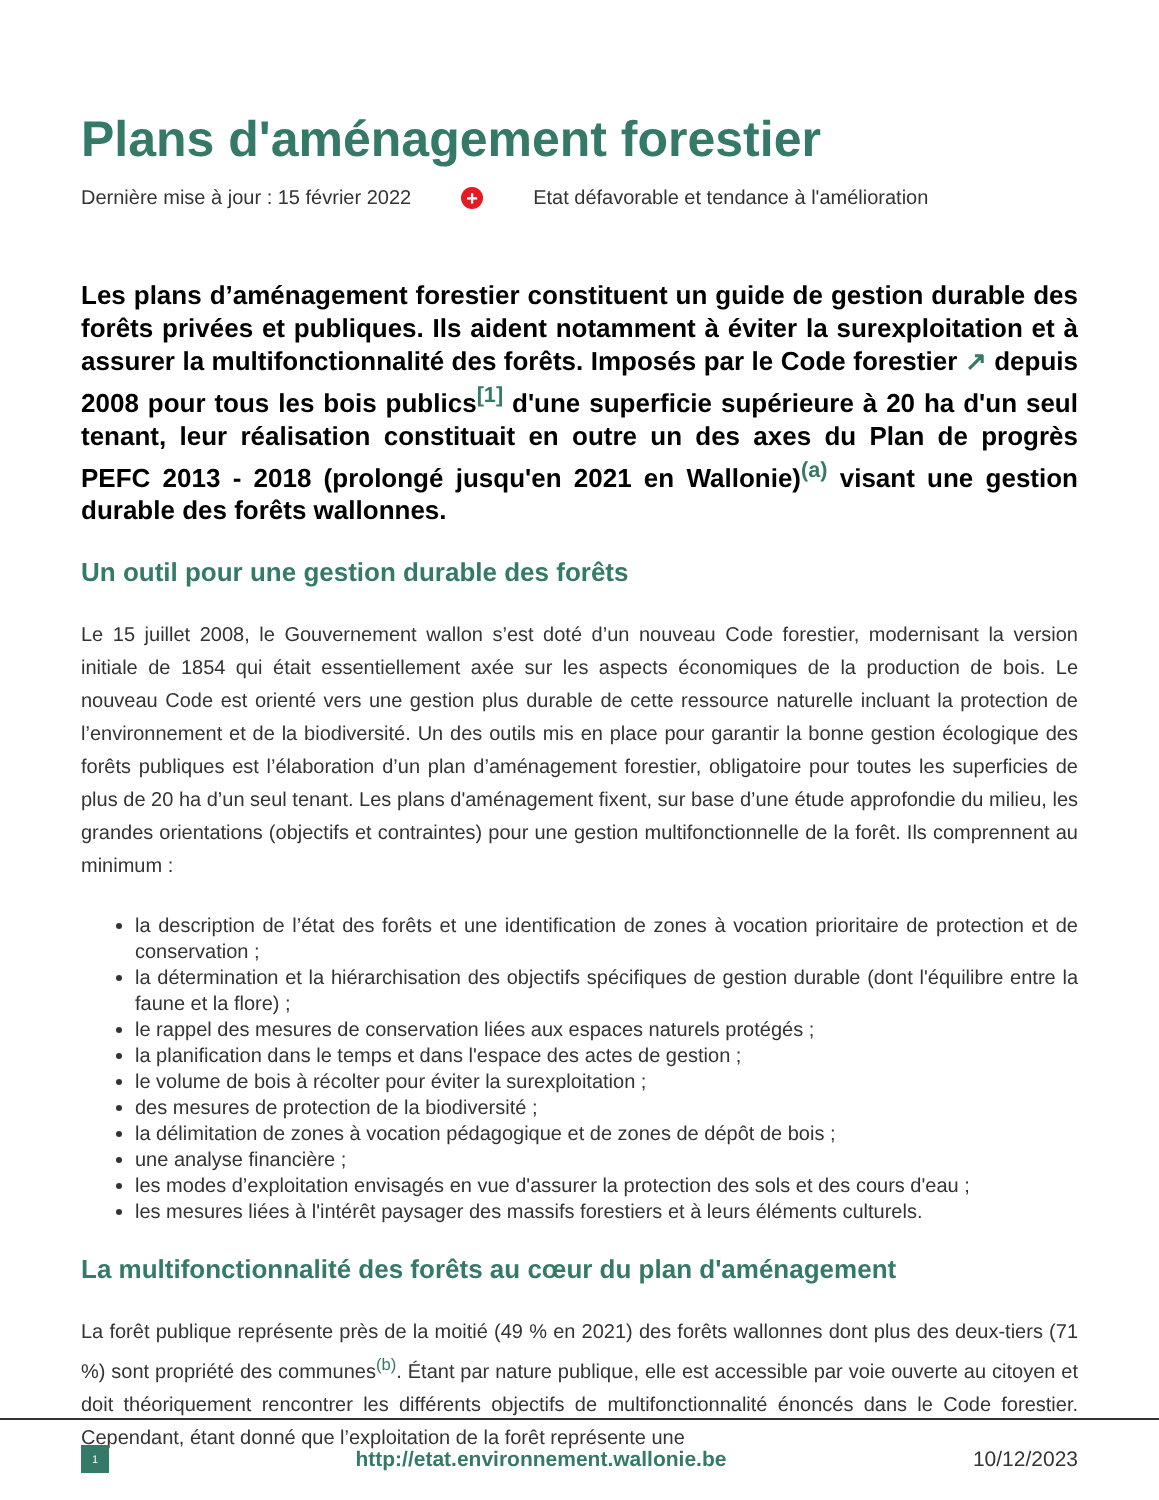Plans d'aménagement forestier
Dernière mise à jour : 15 février 2022 + Etat défavorable et tendance à l'amélioration
Les plans d’aménagement forestier constituent un guide de gestion durable des forêts privées et publiques. Ils aident notamment à éviter la surexploitation et à assurer la multifonctionnalité des forêts. Imposés par le Code forestier ↗ depuis 2008 pour tous les bois publics<sup>[1]</sup> d'une superficie supérieure à 20 ha d'un seul tenant, leur réalisation constituait en outre un des axes du Plan de progrès PEFC 2013 - 2018 (prolongé jusqu'en 2021 en Wallonie)<sup>(a)</sup> visant une gestion durable des forêts wallonnes.
Un outil pour une gestion durable des forêts
Le 15 juillet 2008, le Gouvernement wallon s’est doté d’un nouveau Code forestier, modernisant la version initiale de 1854 qui était essentiellement axée sur les aspects économiques de la production de bois. Le nouveau Code est orienté vers une gestion plus durable de cette ressource naturelle incluant la protection de l’environnement et de la biodiversité. Un des outils mis en place pour garantir la bonne gestion écologique des forêts publiques est l’élaboration d’un plan d’aménagement forestier, obligatoire pour toutes les superficies de plus de 20 ha d’un seul tenant. Les plans d'aménagement fixent, sur base d’une étude approfondie du milieu, les grandes orientations (objectifs et contraintes) pour une gestion multifonctionnelle de la forêt. Ils comprennent au minimum :
la description de l’état des forêts et une identification de zones à vocation prioritaire de protection et de conservation ;
la détermination et la hiérarchisation des objectifs spécifiques de gestion durable (dont l'équilibre entre la faune et la flore) ;
le rappel des mesures de conservation liées aux espaces naturels protégés ;
la planification dans le temps et dans l'espace des actes de gestion ;
le volume de bois à récolter pour éviter la surexploitation ;
des mesures de protection de la biodiversité ;
la délimitation de zones à vocation pédagogique et de zones de dépôt de bois ;
une analyse financière ;
les modes d’exploitation envisagés en vue d'assurer la protection des sols et des cours d'eau ;
les mesures liées à l'intérêt paysager des massifs forestiers et à leurs éléments culturels.
La multifonctionnalité des forêts au cœur du plan d'aménagement
La forêt publique représente près de la moitié (49 % en 2021) des forêts wallonnes dont plus des deux-tiers (71 %) sont propriété des communes<sup>(b)</sup>. Étant par nature publique, elle est accessible par voie ouverte au citoyen et doit théoriquement rencontrer les différents objectifs de multifonctionnalité énoncés dans le Code forestier. Cependant, étant donné que l’exploitation de la forêt représente une
1 http://etat.environnement.wallonie.be 10/12/2023